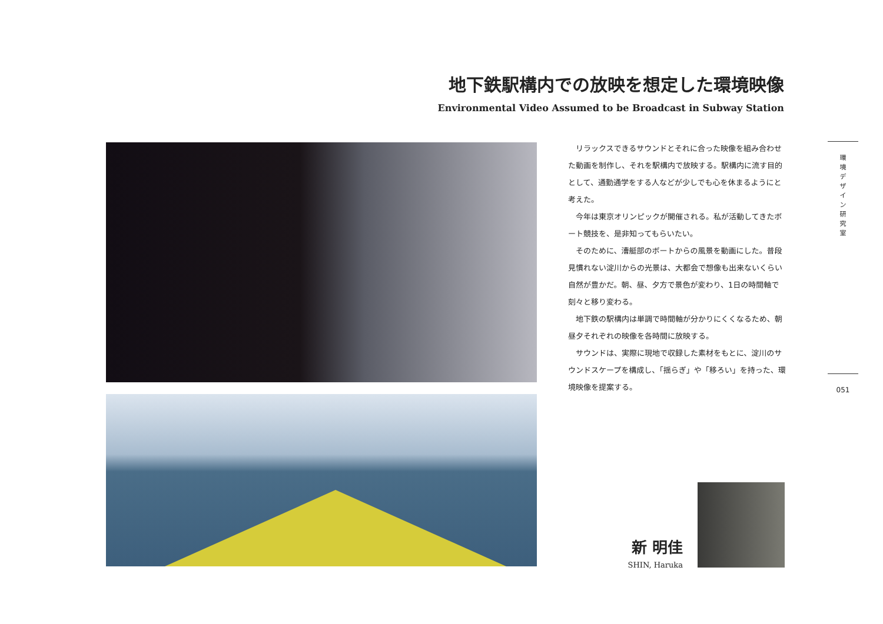地下鉄駅構内での放映を想定した環境映像
Environmental Video Assumed to be Broadcast in Subway Station
リラックスできるサウンドとそれに合った映像を組み合わせた動画を制作し、それを駅構内で放映する。駅構内に流す目的として、通勤通学をする人などが少しでも心を休まるようにと考えた。
今年は東京オリンピックが開催される。私が活動してきたボート競技を、是非知ってもらいたい。
そのために、漕艇部のボートからの風景を動画にした。普段見慣れない淀川からの光景は、大都会で想像も出来ないくらい自然が豊かだ。朝、昼、夕方で景色が変わり、1日の時間軸で刻々と移り変わる。
地下鉄の駅構内は単調で時間軸が分かりにくくなるため、朝昼夕それぞれの映像を各時間に放映する。
サウンドは、実際に現地で収録した素材をもとに、淀川のサウンドスケープを構成し、「揺らぎ」や「移ろい」を持った、環境映像を提案する。
環
境
デ
ザ
イ
ン
研
究
室
051
新 明佳
SHIN, Haruka